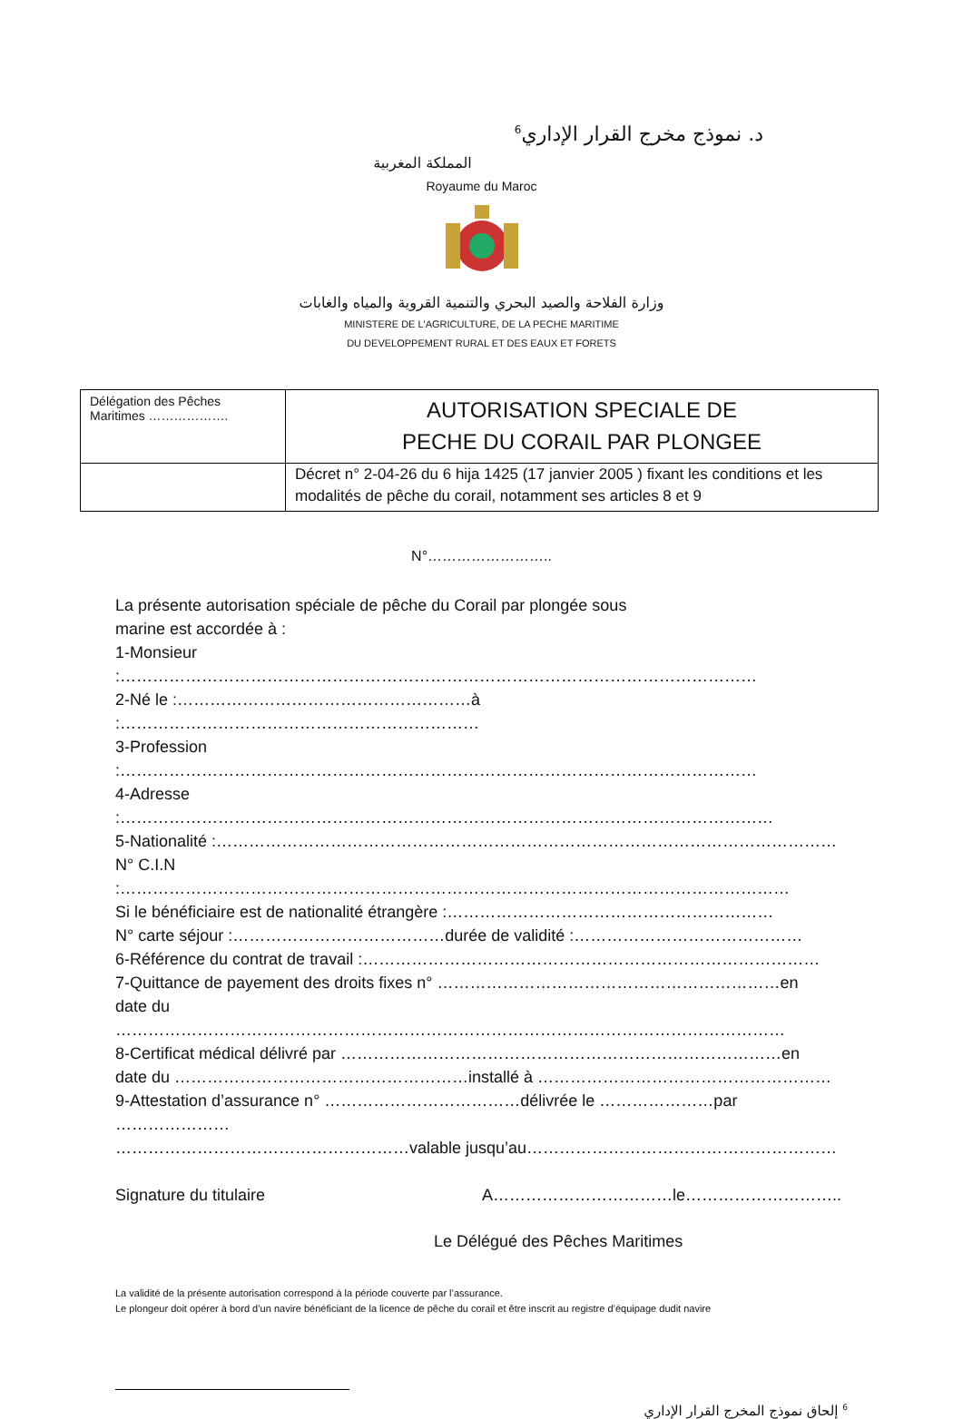د. نموذج مخرج القرار الإداري<sup>6</sup>
المملكة المغربية
Royaume du Maroc
وزارة الفلاحة والصيد البحري والتنمية القروية والمياه والغابات
MINISTERE DE L'AGRICULTURE, DE LA PECHE MARITIME
DU DEVELOPPEMENT RURAL ET DES EAUX ET FORETS
| Délégation des Pêches Maritimes ………………. | AUTORISATION SPECIALE DE PECHE DU CORAIL PAR PLONGEE |
| | Décret n° 2-04-26 du 6 hija 1425 (17 janvier 2005 ) fixant les conditions et les modalités de pêche du corail, notamment ses articles 8 et 9 |
N°……………………..
La présente autorisation spéciale de pêche du Corail par plongée sous
marine est accordée à :
1-Monsieur :………………………………………………………………………………………………………
2-Né le :………………………………………………à :…………………………………………………………
3-Profession :………………………………………………………………………………………………………
4-Adresse :…………………………………………………………………………………………………………
5-Nationalité :……………………………………………………………………………………………………
N° C.I.N :……………………………………………………………………………………………………………
Si le bénéficiaire est de nationalité étrangère :……………………………………………………
N° carte séjour :…………………………………durée de validité :……………………………………
6-Référence du contrat de travail :…………………………………………………………………………
7-Quittance de payement des droits fixes n° ………………………………………………………en
date du ……………………………………………………………………………………………………………
8-Certificat médical délivré par ………………………………………………………………………en
date du ………………………………………………installé à ………………………………………………
9-Attestation d’assurance n° ………………………………délivrée le …………………par …………………
………………………………………………valable jusqu’au…………………………………………………
Signature du titulaire A……………………………le………………………..
Le Délégué des Pêches Maritimes
La validité de la présente autorisation correspond à la période couverte par l’assurance.
Le plongeur doit opérer à bord d’un navire bénéficiant de la licence de pêche du corail et être inscrit au registre d’équipage dudit navire
<sup>6</sup> إلحاق نموذج المخرج القرار الإداري